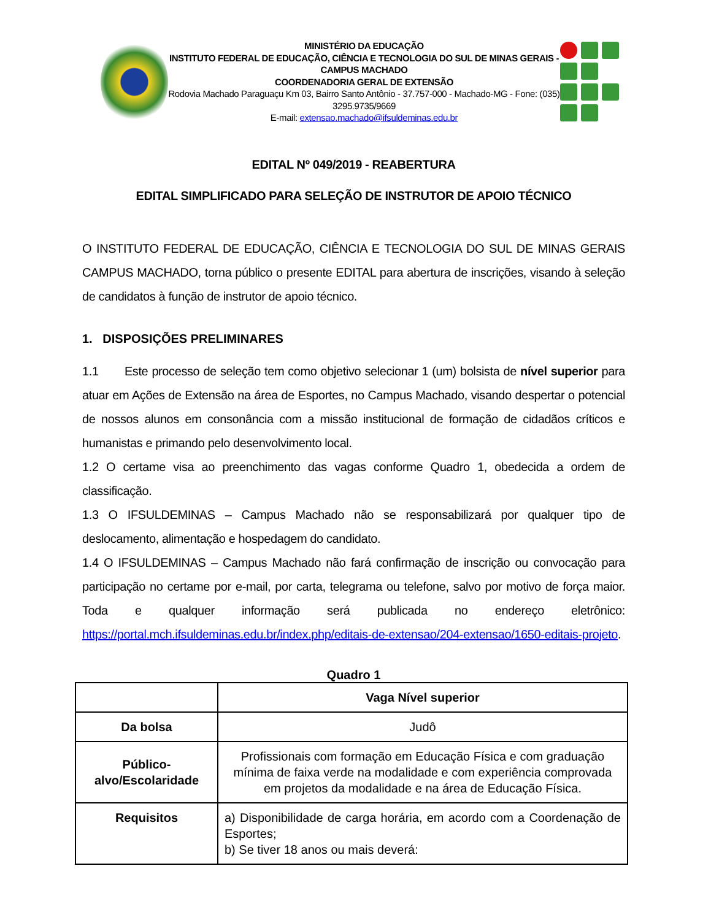MINISTÉRIO DA EDUCAÇÃO
INSTITUTO FEDERAL DE EDUCAÇÃO, CIÊNCIA E TECNOLOGIA DO SUL DE MINAS GERAIS - CAMPUS MACHADO
COORDENADORIA GERAL DE EXTENSÃO
Rodovia Machado Paraguaçu Km 03, Bairro Santo Antônio - 37.757-000 - Machado-MG - Fone: (035) 3295.9735/9669
E-mail: extensao.machado@ifsuldeminas.edu.br
EDITAL Nº 049/2019 - REABERTURA
EDITAL SIMPLIFICADO PARA SELEÇÃO DE INSTRUTOR DE APOIO TÉCNICO
O INSTITUTO FEDERAL DE EDUCAÇÃO, CIÊNCIA E TECNOLOGIA DO SUL DE MINAS GERAIS CAMPUS MACHADO, torna público o presente EDITAL para abertura de inscrições, visando à seleção de candidatos à função de instrutor de apoio técnico.
1. DISPOSIÇÕES PRELIMINARES
1.1 Este processo de seleção tem como objetivo selecionar 1 (um) bolsista de nível superior para atuar em Ações de Extensão na área de Esportes, no Campus Machado, visando despertar o potencial de nossos alunos em consonância com a missão institucional de formação de cidadãos críticos e humanistas e primando pelo desenvolvimento local.
1.2 O certame visa ao preenchimento das vagas conforme Quadro 1, obedecida a ordem de classificação.
1.3 O IFSULDEMINAS – Campus Machado não se responsabilizará por qualquer tipo de deslocamento, alimentação e hospedagem do candidato.
1.4 O IFSULDEMINAS – Campus Machado não fará confirmação de inscrição ou convocação para participação no certame por e-mail, por carta, telegrama ou telefone, salvo por motivo de força maior. Toda e qualquer informação será publicada no endereço eletrônico: https://portal.mch.ifsuldeminas.edu.br/index.php/editais-de-extensao/204-extensao/1650-editais-projeto.
Quadro 1
| | Vaga Nível superior |
| --- | --- |
| Da bolsa | Judô |
| Público-alvo/Escolaridade | Profissionais com formação em Educação Física e com graduação mínima de faixa verde na modalidade e com experiência comprovada em projetos da modalidade e na área de Educação Física. |
| Requisitos | a) Disponibilidade de carga horária, em acordo com a Coordenação de Esportes; b) Se tiver 18 anos ou mais deverá: |